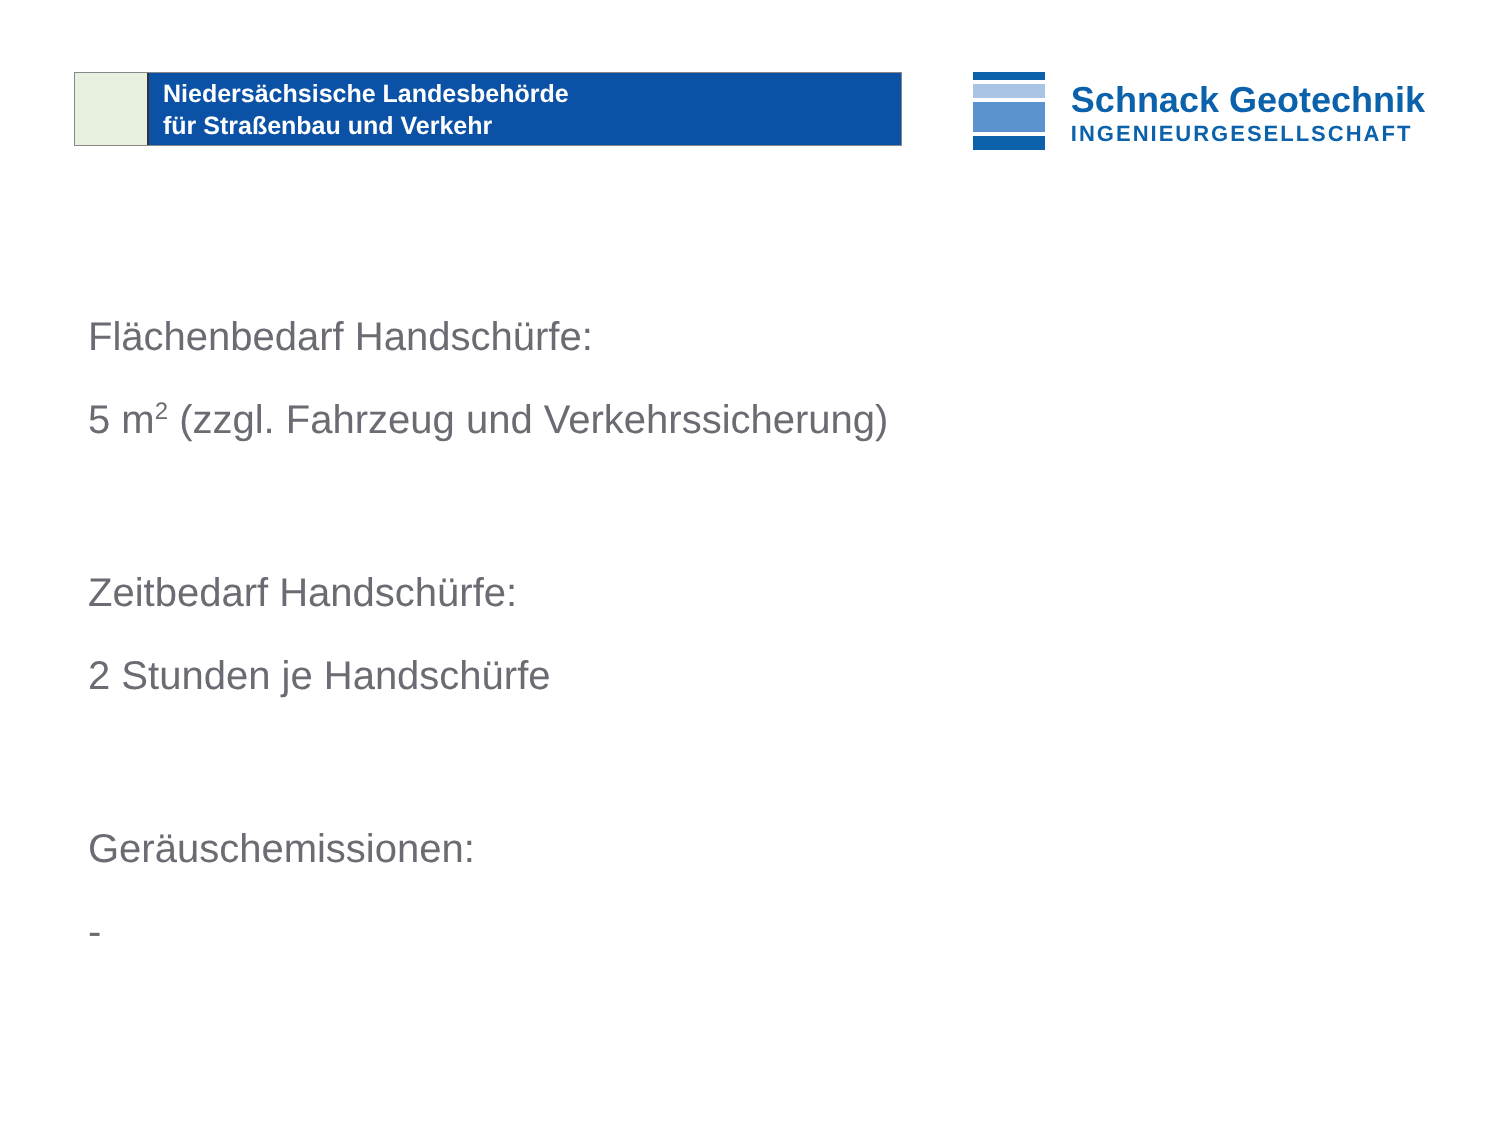Niedersächsische Landesbehörde
für Straßenbau und Verkehr
Schnack Geotechnik
INGENIEURGESELLSCHAFT
Flächenbedarf Handschürfe:
5 m<sup>2</sup> (zzgl. Fahrzeug und Verkehrssicherung)
Zeitbedarf Handschürfe:
2 Stunden je Handschürfe
Geräuschemissionen:
-